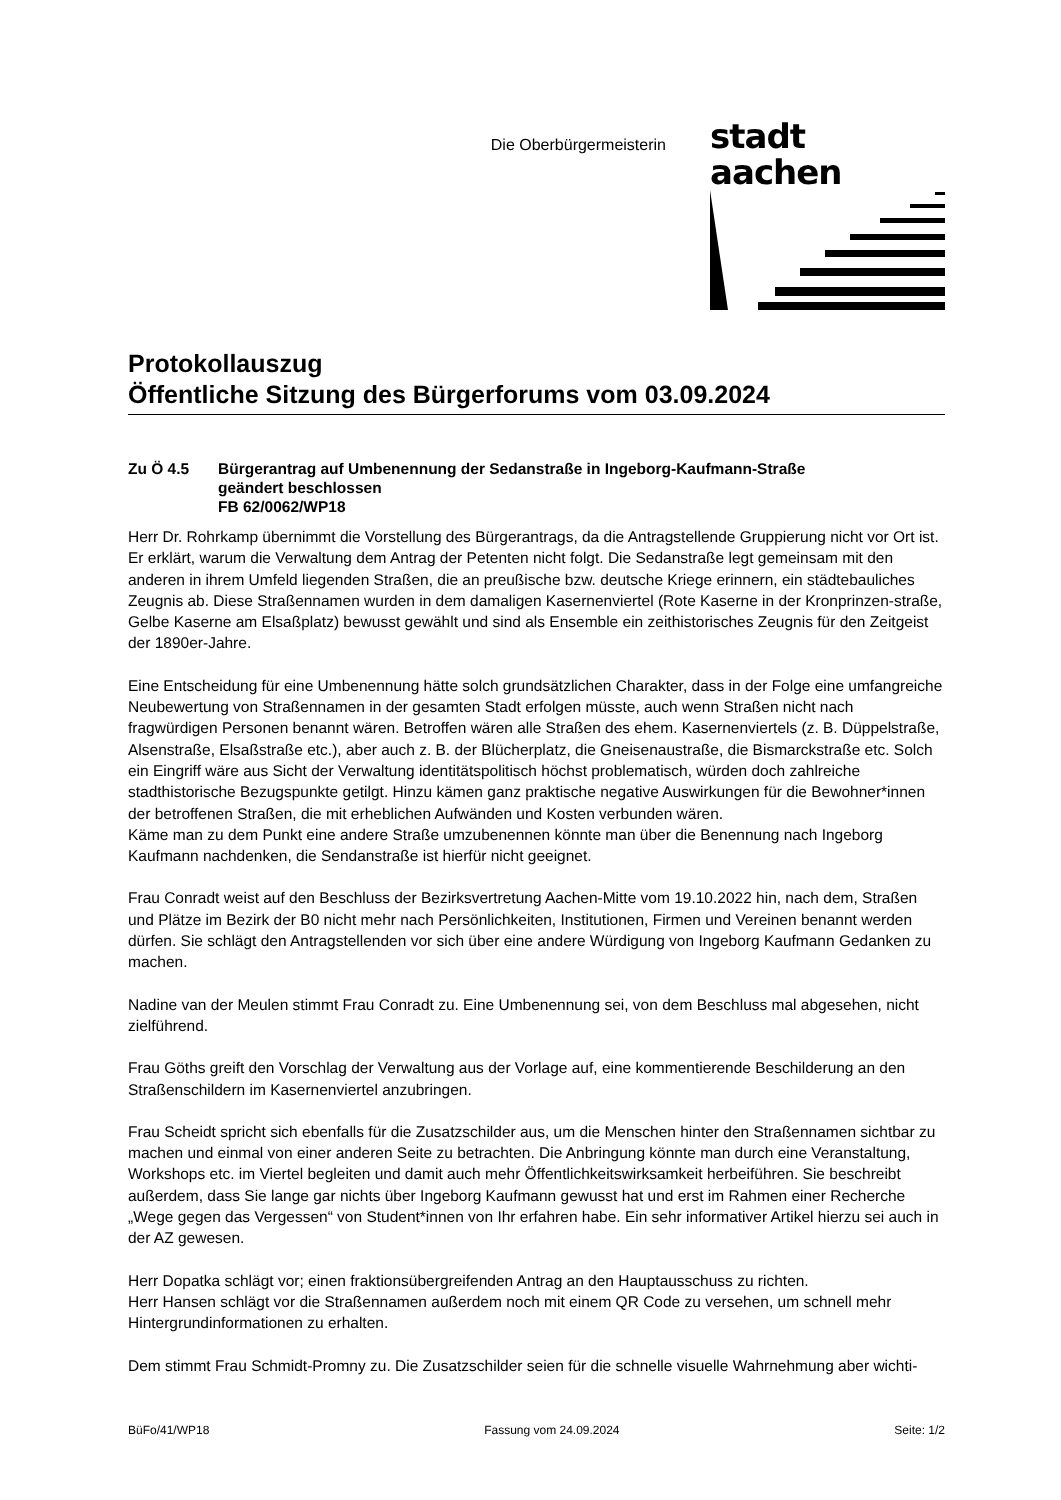Die Oberbürgermeisterin
stadt aachen
Protokollauszug
Öffentliche Sitzung des Bürgerforums vom 03.09.2024
Zu Ö 4.5 Bürgerantrag auf Umbenennung der Sedanstraße in Ingeborg-Kaufmann-Straße
geändert beschlossen
FB 62/0062/WP18
Herr Dr. Rohrkamp übernimmt die Vorstellung des Bürgerantrags, da die Antragstellende Gruppierung nicht vor Ort ist. Er erklärt, warum die Verwaltung dem Antrag der Petenten nicht folgt. Die Sedanstraße legt gemeinsam mit den anderen in ihrem Umfeld liegenden Straßen, die an preußische bzw. deutsche Kriege erinnern, ein städtebauliches Zeugnis ab. Diese Straßennamen wurden in dem damaligen Kasernenviertel (Rote Kaserne in der Kronprinzen-straße, Gelbe Kaserne am Elsaßplatz) bewusst gewählt und sind als Ensemble ein zeithistorisches Zeugnis für den Zeitgeist der 1890er-Jahre.
Eine Entscheidung für eine Umbenennung hätte solch grundsätzlichen Charakter, dass in der Folge eine umfangreiche Neubewertung von Straßennamen in der gesamten Stadt erfolgen müsste, auch wenn Straßen nicht nach fragwürdigen Personen benannt wären. Betroffen wären alle Straßen des ehem. Kasernenviertels (z. B. Düppelstraße, Alsenstraße, Elsaßstraße etc.), aber auch z. B. der Blücherplatz, die Gneisenaustraße, die Bismarckstraße etc. Solch ein Eingriff wäre aus Sicht der Verwaltung identitätspolitisch höchst problematisch, würden doch zahlreiche stadthistorische Bezugspunkte getilgt. Hinzu kämen ganz praktische negative Auswirkungen für die Bewohner*innen der betroffenen Straßen, die mit erheblichen Aufwänden und Kosten verbunden wären.
Käme man zu dem Punkt eine andere Straße umzubenennen könnte man über die Benennung nach Ingeborg Kaufmann nachdenken, die Sendanstraße ist hierfür nicht geeignet.
Frau Conradt weist auf den Beschluss der Bezirksvertretung Aachen-Mitte vom 19.10.2022 hin, nach dem, Straßen und Plätze im Bezirk der B0 nicht mehr nach Persönlichkeiten, Institutionen, Firmen und Vereinen benannt werden dürfen. Sie schlägt den Antragstellenden vor sich über eine andere Würdigung von Ingeborg Kaufmann Gedanken zu machen.
Nadine van der Meulen stimmt Frau Conradt zu. Eine Umbenennung sei, von dem Beschluss mal abgesehen, nicht zielführend.
Frau Göths greift den Vorschlag der Verwaltung aus der Vorlage auf, eine kommentierende Beschilderung an den Straßenschildern im Kasernenviertel anzubringen.
Frau Scheidt spricht sich ebenfalls für die Zusatzschilder aus, um die Menschen hinter den Straßennamen sichtbar zu machen und einmal von einer anderen Seite zu betrachten. Die Anbringung könnte man durch eine Veranstaltung, Workshops etc. im Viertel begleiten und damit auch mehr Öffentlichkeitswirksamkeit herbeiführen. Sie beschreibt außerdem, dass Sie lange gar nichts über Ingeborg Kaufmann gewusst hat und erst im Rahmen einer Recherche „Wege gegen das Vergessen“ von Student*innen von Ihr erfahren habe. Ein sehr informativer Artikel hierzu sei auch in der AZ gewesen.
Herr Dopatka schlägt vor; einen fraktionsübergreifenden Antrag an den Hauptausschuss zu richten.
Herr Hansen schlägt vor die Straßennamen außerdem noch mit einem QR Code zu versehen, um schnell mehr Hintergrundinformationen zu erhalten.
Dem stimmt Frau Schmidt-Promny zu. Die Zusatzschilder seien für die schnelle visuelle Wahrnehmung aber wichti-
BüFo/41/WP18 Fassung vom 24.09.2024 Seite: 1/2